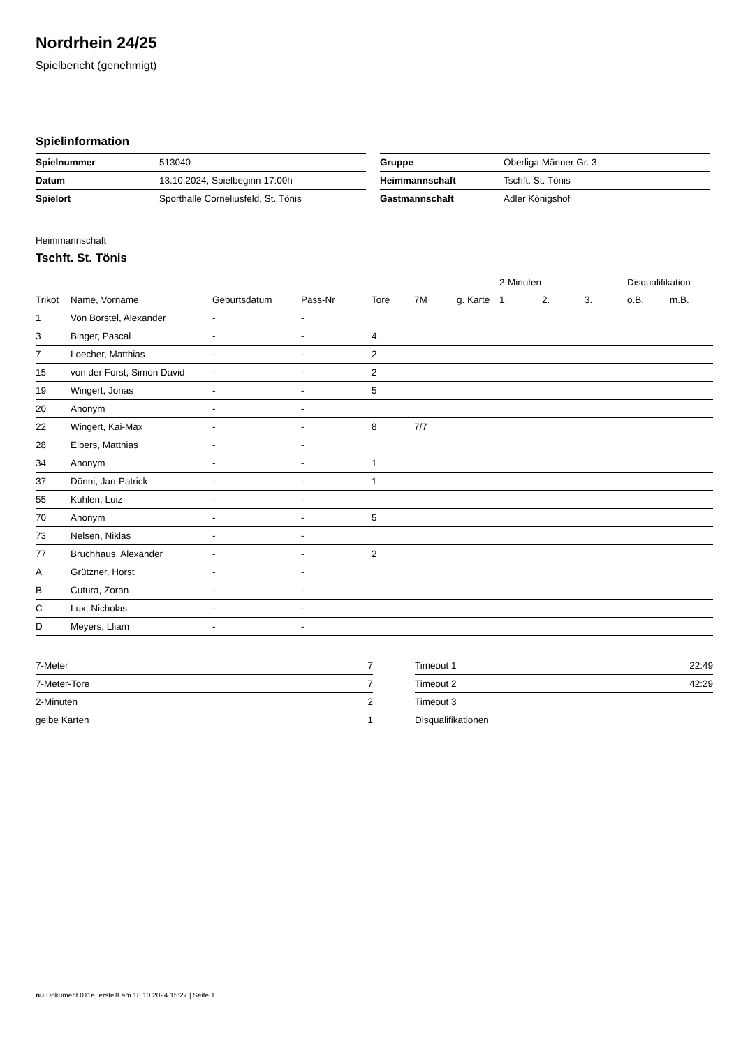Nordrhein 24/25
Spielbericht (genehmigt)
Spielinformation
| Spielnummer | 513040 |
| Datum | 13.10.2024, Spielbeginn 17:00h |
| Spielort | Sporthalle Corneliusfeld, St. Tönis |
| Gruppe | Oberliga Männer Gr. 3 |
| Heimmannschaft | Tschft. St. Tönis |
| Gastmannschaft | Adler Königshof |
Heimmannschaft
Tschft. St. Tönis
| | | | | | | | 2-Minuten | | | Disqualifikation | |
| --- | --- | --- | --- | --- | --- | --- | --- | --- | --- | --- | --- |
| Trikot | Name, Vorname | Geburtsdatum | Pass-Nr | Tore | 7M | g. Karte | 1. | 2. | 3. | o.B. | m.B. |
| 1 | Von Borstel, Alexander | - | - | | | | | | | | |
| 3 | Binger, Pascal | - | - | 4 | | | | | | | |
| 7 | Loecher, Matthias | - | - | 2 | | | | | | | |
| 15 | von der Forst, Simon David | - | - | 2 | | | | | | | |
| 19 | Wingert, Jonas | - | - | 5 | | | | | | | |
| 20 | Anonym | - | - | | | | | | | | |
| 22 | Wingert, Kai-Max | - | - | 8 | 7/7 | | | | | | |
| 28 | Elbers, Matthias | - | - | | | | | | | | |
| 34 | Anonym | - | - | 1 | | | | | | | |
| 37 | Dönni, Jan-Patrick | - | - | 1 | | | | | | | |
| 55 | Kuhlen, Luiz | - | - | | | | | | | | |
| 70 | Anonym | - | - | 5 | | | | | | | |
| 73 | Nelsen, Niklas | - | - | | | | | | | | |
| 77 | Bruchhaus, Alexander | - | - | 2 | | | | | | | |
| A | Grützner, Horst | - | - | | | | | | | | |
| B | Cutura, Zoran | - | - | | | | | | | | |
| C | Lux, Nicholas | - | - | | | | | | | | |
| D | Meyers, Lliam | - | - | | | | | | | | |
| 7-Meter | 7 |
| 7-Meter-Tore | 7 |
| 2-Minuten | 2 |
| gelbe Karten | 1 |
| Timeout 1 | 22:49 |
| Timeout 2 | 42:29 |
| Timeout 3 | |
| Disqualifikationen | |
nu.Dokument 011e, erstellt am 18.10.2024 15:27 | Seite 1